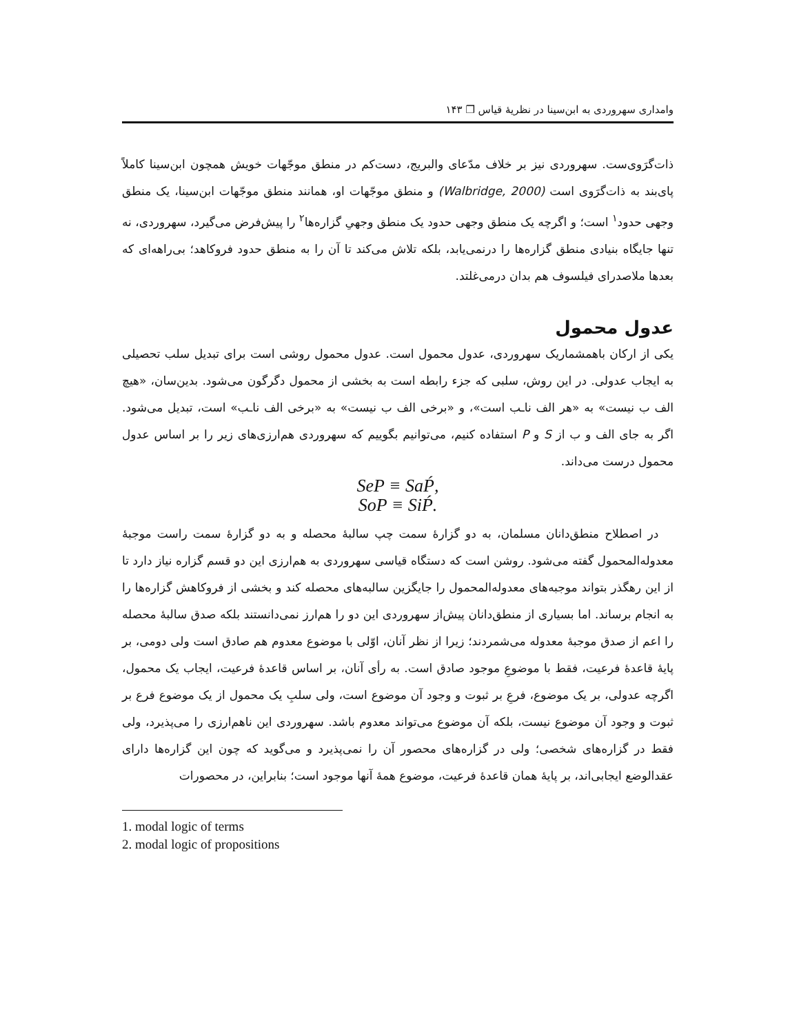وامداری سهروردی به ابن‌سینا در نظریهٔ قیاس ❒ ۱۴۳
ذات‌گرَوی‌ست. سهروردی نیز بر خلاف مدّعای والبریج، دست‌کم در منطق موجّهات خویش همچون ابن‌سینا کاملاً پای‌بند به ذات‌گرَوی است (Walbridge, 2000) و منطق موجّهات او، همانند منطق موجّهات ابن‌سینا، یک منطق وجهی حدود<sup>۱</sup> است؛ و اگرچه یک منطق وجهی حدود یک منطق وجهیِ گزاره‌ها<sup>۲</sup> را پیش‌فرض می‌گیرد، سهروردی، نه تنها جایگاه بنیادی منطق گزاره‌ها را درنمی‌یابد، بلکه تلاش می‌کند تا آن را به منطق حدود فروکاهد؛ بی‌راهه‌ای که بعدها ملاصدرای فیلسوف هم بدان درمی‌غلتد.
عدول محمول
یکی از ارکان باهمشماریک سهروردی، عدول محمول است. عدول محمول روشی است برای تبدیل سلب تحصیلی به ایجاب عدولی. در این روش، سلبی که جزء رابطه است به بخشی از محمول دگرگون می‌شود. بدین‌سان، «هیچ الف ب نیست» به «هر الف نا‌ـب است»، و «برخی الف ب نیست» به «برخی الف نا‌ـب» است، تبدیل می‌شود. اگر به جای الف و ب از S و P استفاده کنیم، می‌توانیم بگوییم که سهروردی هم‌ارزی‌های زیر را بر اساس عدول محمول درست می‌داند.
SeP ≡ SaṔ,
SoP ≡ SiṔ.
در اصطلاح منطق‌دانان مسلمان، به دو گزارهٔ سمت چپ سالبهٔ محصله و به دو گزارهٔ سمت راست موجبهٔ معدوله‌المحمول گفته می‌شود. روشن است که دستگاه قیاسی سهروردی به هم‌ارزی این دو قسم گزاره نیاز دارد تا از این رهگذر بتواند موجبه‌های معدوله‌المحمول را جایگزین سالبه‌های محصله کند و بخشی از فروکاهش گزاره‌ها را به انجام برساند. اما بسیاری از منطق‌دانان پیش‌از سهروردی این دو را هم‌ارز نمی‌دانستند بلکه صدق سالبهٔ محصله را اعم از صدق موجبهٔ معدوله می‌شمردند؛ زیرا از نظر آنان، اوّلی با موضوع معدوم هم صادق است ولی دومی، بر پایهٔ قاعدهٔ فرعیت، فقط با موضوعِ موجود صادق است. به رأی آنان، بر اساس قاعدهٔ فرعیت، ایجاب یک محمول، اگرچه عدولی، بر یک موضوع، فرعِ بر ثبوت و وجود آن موضوع است، ولی سلبِ یک محمول از یک موضوع فرع بر ثبوت و وجود آن موضوع نیست، بلکه آن موضوع می‌تواند معدوم باشد. سهروردی این ناهم‌ارزی را می‌پذیرد، ولی فقط در گزاره‌های شخصی؛ ولی در گزاره‌های محصور آن را نمی‌پذیرد و می‌گوید که چون این گزاره‌ها دارای عقدالوضع ایجابی‌اند، بر پایهٔ همان قاعدهٔ فرعیت، موضوع همهٔ آنها موجود است؛ بنابراین، در محصورات
1. modal logic of terms
2. modal logic of propositions